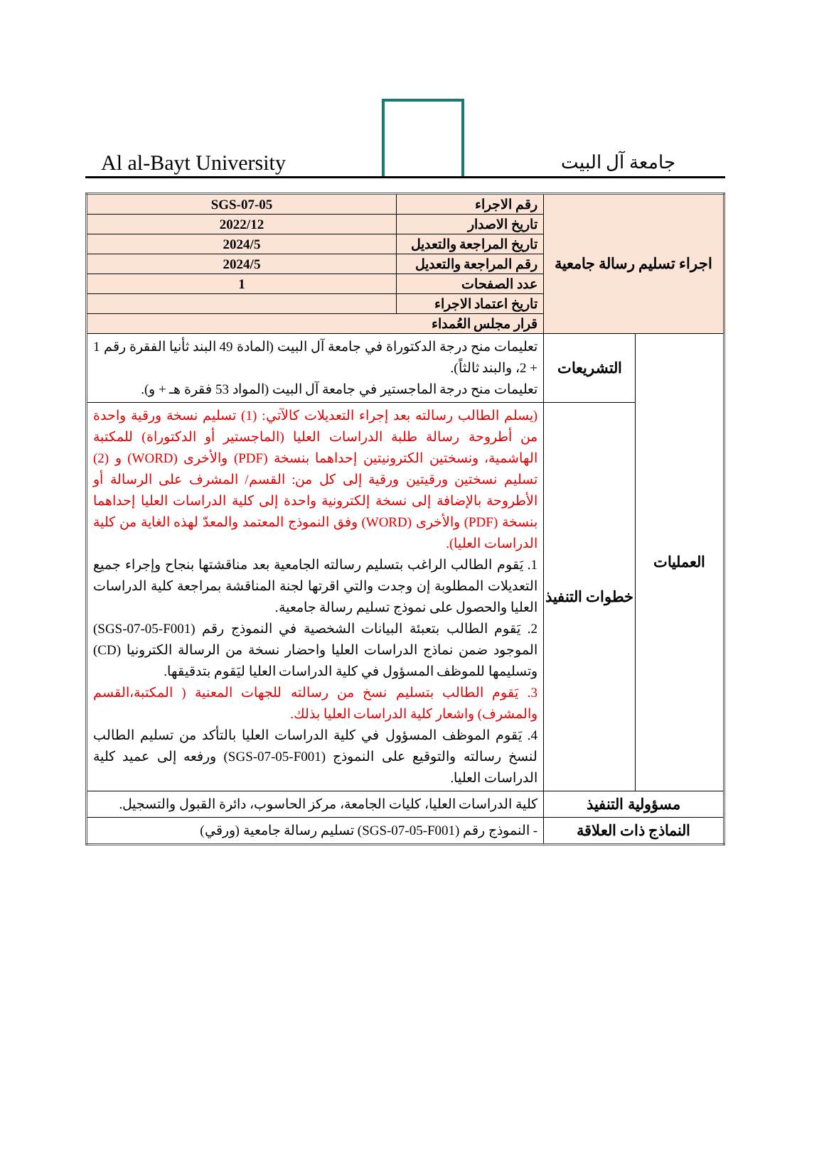Al al-Bayt University
جامعة آل البيت
| اجراء تسليم رسالة جامعية | | رقم الاجراء | SGS-07-05 |
| | | تاريخ الاصدار | 2022/12 |
| | | تاريخ المراجعة والتعديل | 2024/5 |
| | | رقم المراجعة والتعديل | 2024/5 |
| | | عدد الصفحات | 1 |
| | | تاريخ اعتماد الاجراء | |
| | | قرار مجلس العُمداء | |
| العمليات | التشريعات | تعليمات منح درجة الدكتوراة في جامعة آل البيت (المادة 49 البند ثأنيا الفقرة رقم 1 + 2، والبند ثالثاً). تعليمات منح درجة الماجستير في جامعة آل البيت (المواد 53 فقرة هـ + و). | |
| | خطوات التنفيذ | (يسلم الطالب رسالته بعد إجراء التعديلات كالآتي: (1) تسليم نسخة ورقية واحدة من أطروحة رسالة طلبة الدراسات العليا (الماجستير أو الدكتوراة) للمكتبة الهاشمية، ونسختين الكترونيتين إحداهما بنسخة (PDF) والأخرى (WORD) و (2) تسليم نسختين ورقيتين ورقية إلى كل من: القسم/ المشرف على الرسالة أو الأطروحة بالإضافة إلى نسخة إلكترونية واحدة إلى كلية الدراسات العليا إحداهما بنسخة (PDF) والأخرى (WORD) وفق النموذج المعتمد والمعدّ لهذه الغاية من كلية الدراسات العليا). 1. يَقوم الطالب الراغب بتسليم رسالته الجامعية بعد مناقشتها بنجاح وإجراء جميع التعديلات المطلوبة إن وجدت والتي اقرتها لجنة المناقشة بمراجعة كلية الدراسات العليا والحصول على نموذج تسليم رسالة جامعية. 2. يَقوم الطالب بتعبئة البيانات الشخصية في النموذج رقم (SGS-07-05-F001) الموجود ضمن نماذج الدراسات العليا واحضار نسخة من الرسالة الكترونيا (CD) وتسليمها للموظف المسؤول في كلية الدراسات العليا ليَقوم بتدقيقها. 3. يَقوم الطالب بتسليم نسخ من رسالته للجهات المعنية ( المكتبة،القسم والمشرف) واشعار كلية الدراسات العليا بذلك. 4. يَقوم الموظف المسؤول في كلية الدراسات العليا بالتأكد من تسليم الطالب لنسخ رسالته والتوقيع على النموذج (SGS-07-05-F001) ورفعه إلى عميد كلية الدراسات العليا. | |
| مسؤولية التنفيذ | | كلية الدراسات العليا، كليات الجامعة، مركز الحاسوب، دائرة القبول والتسجيل. | |
| النماذج ذات العلاقة | | - النموذج رقم (SGS-07-05-F001) تسليم رسالة جامعية (ورقي) | |